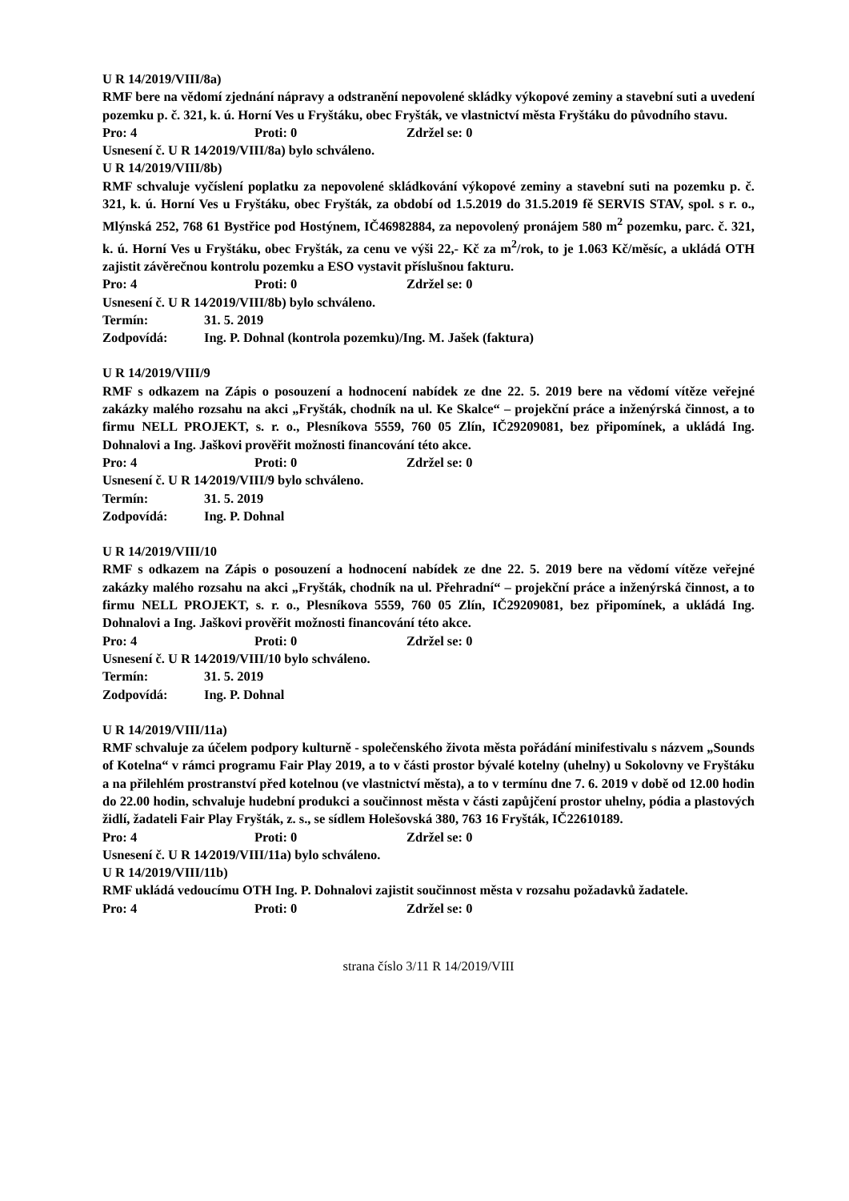U R 14/2019/VIII/8a)
RMF bere na vědomí zjednání nápravy a odstranění nepovolené skládky výkopové zeminy a stavební suti a uvedení pozemku p. č. 321, k. ú. Horní Ves u Fryštáku, obec Fryšták, ve vlastnictví města Fryštáku do původního stavu.
Pro: 4 Proti: 0 Zdržel se: 0
Usnesení č. U R 14⁄2019/VIII/8a) bylo schváleno.
U R 14/2019/VIII/8b)
RMF schvaluje vyčíslení poplatku za nepovolené skládkování výkopové zeminy a stavební suti na pozemku p. č. 321, k. ú. Horní Ves u Fryštáku, obec Fryšták, za období od 1.5.2019 do 31.5.2019 fě SERVIS STAV, spol. s r. o., Mlýnská 252, 768 61 Bystřice pod Hostýnem, IČ46982884, za nepovolený pronájem 580 m<sup>2</sup> pozemku, parc. č. 321, k. ú. Horní Ves u Fryštáku, obec Fryšták, za cenu ve výši 22,- Kč za m<sup>2</sup>/rok, to je 1.063 Kč/měsíc, a ukládá OTH zajistit závěrečnou kontrolu pozemku a ESO vystavit příslušnou fakturu.
Pro: 4 Proti: 0 Zdržel se: 0
Usnesení č. U R 14⁄2019/VIII/8b) bylo schváleno.
Termín: 31. 5. 2019
Zodpovídá: Ing. P. Dohnal (kontrola pozemku)/Ing. M. Jašek (faktura)
U R 14/2019/VIII/9
RMF s odkazem na Zápis o posouzení a hodnocení nabídek ze dne 22. 5. 2019 bere na vědomí vítěze veřejné zakázky malého rozsahu na akci „Fryšták, chodník na ul. Ke Skalce“ – projekční práce a inženýrská činnost, a to firmu NELL PROJEKT, s. r. o., Plesníkova 5559, 760 05 Zlín, IČ29209081, bez připomínek, a ukládá Ing. Dohnalovi a Ing. Jaškovi prověřit možnosti financování této akce.
Pro: 4 Proti: 0 Zdržel se: 0
Usnesení č. U R 14⁄2019/VIII/9 bylo schváleno.
Termín: 31. 5. 2019
Zodpovídá: Ing. P. Dohnal
U R 14/2019/VIII/10
RMF s odkazem na Zápis o posouzení a hodnocení nabídek ze dne 22. 5. 2019 bere na vědomí vítěze veřejné zakázky malého rozsahu na akci „Fryšták, chodník na ul. Přehradní“ – projekční práce a inženýrská činnost, a to firmu NELL PROJEKT, s. r. o., Plesníkova 5559, 760 05 Zlín, IČ29209081, bez připomínek, a ukládá Ing. Dohnalovi a Ing. Jaškovi prověřit možnosti financování této akce.
Pro: 4 Proti: 0 Zdržel se: 0
Usnesení č. U R 14⁄2019/VIII/10 bylo schváleno.
Termín: 31. 5. 2019
Zodpovídá: Ing. P. Dohnal
U R 14/2019/VIII/11a)
RMF schvaluje za účelem podpory kulturně - společenského života města pořádání minifestivalu s názvem „Sounds of Kotelna“ v rámci programu Fair Play 2019, a to v části prostor bývalé kotelny (uhelny) u Sokolovny ve Fryštáku a na přilehlém prostranství před kotelnou (ve vlastnictví města), a to v termínu dne 7. 6. 2019 v době od 12.00 hodin do 22.00 hodin, schvaluje hudební produkci a součinnost města v části zapůjčení prostor uhelny, pódia a plastových židlí, žadateli Fair Play Fryšták, z. s., se sídlem Holešovská 380, 763 16 Fryšták, IČ22610189.
Pro: 4 Proti: 0 Zdržel se: 0
Usnesení č. U R 14⁄2019/VIII/11a) bylo schváleno.
U R 14/2019/VIII/11b)
RMF ukládá vedoucímu OTH Ing. P. Dohnalovi zajistit součinnost města v rozsahu požadavků žadatele.
Pro: 4 Proti: 0 Zdržel se: 0
strana číslo 3/11 R 14/2019/VIII